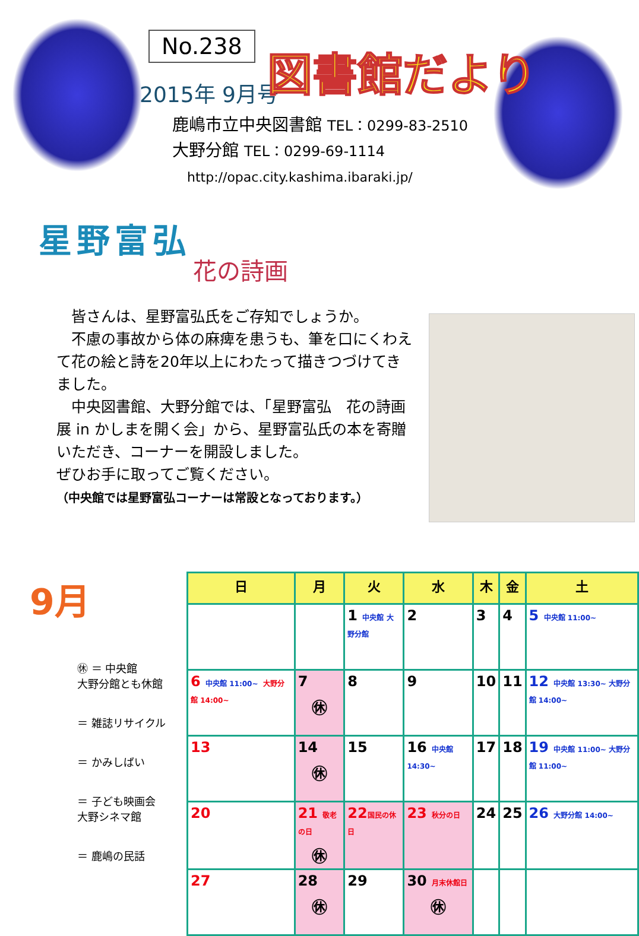No.238
2015年 9月号 図書館だより
鹿嶋市立中央図書館 TEL：0299-83-2510
大野分館 TEL：0299-69-1114
http://opac.city.kashima.ibaraki.jp/
星野富弘
花の詩画
　皆さんは、星野富弘氏をご存知でしょうか。
　不慮の事故から体の麻痺を患うも、筆を口にくわえて花の絵と詩を20年以上にわたって描きつづけてきました。
　中央図書館、大野分館では、「星野富弘　花の詩画展 in かしまを開く会」から、星野富弘氏の本を寄贈いただき、コーナーを開設しました。
ぜひお手に取ってご覧ください。
（中央館では星野富弘コーナーは常設となっております。）
9月
㊡ ＝ 中央館
大野分館とも休館
＝ 雑誌リサイクル
＝ かみしばい
＝ 子ども映画会
大野シネマ館
＝ 鹿嶋の民話
| 日 | 月 | 火 | 水 | 木 | 金 | 土 |
| --- | --- | --- | --- | --- | --- | --- |
| | | 1 中央館 大野分館 | 2 | 3 | 4 | 5 中央館 11:00~ |
| 6 中央館 11:00~ 大野分館 14:00~ | 7 ㊡ | 8 | 9 | 10 | 11 | 12 中央館 13:30~ 大野分館 14:00~ |
| 13 | 14 ㊡ | 15 | 16 中央館 14:30~ | 17 | 18 | 19 中央館 11:00~ 大野分館 11:00~ |
| 20 | 21 敬老の日 ㊡ | 22 国民の休日 | 23 秋分の日 | 24 | 25 | 26 大野分館 14:00~ |
| 27 | 28 ㊡ | 29 | 30 月末休館日 ㊡ | | | |